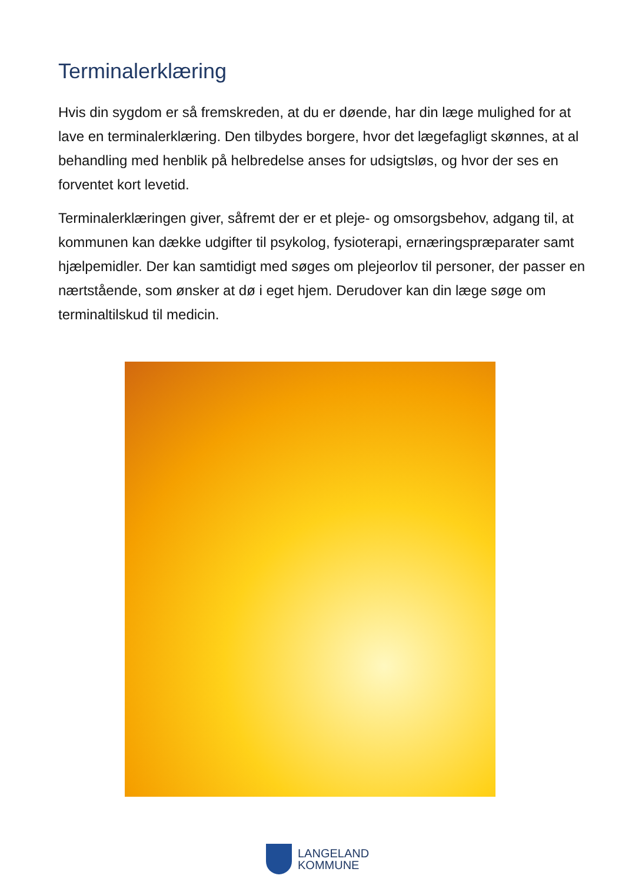Terminalerklæring
Hvis din sygdom er så fremskreden, at du er døende, har din læge mulighed for at lave en terminalerklæring. Den tilbydes borgere, hvor det lægefagligt skønnes, at al behandling med henblik på helbredelse anses for udsigtsløs, og hvor der ses en forventet kort levetid.
Terminalerklæringen giver, såfremt der er et pleje- og omsorgsbehov, adgang til, at kommunen kan dække udgifter til psykolog, fysioterapi, ernæringspræparater samt hjælpemidler. Der kan samtidigt med søges om plejeorlov til personer, der passer en nærtstående, som ønsker at dø i eget hjem. Derudover kan din læge søge om terminaltilskud til medicin.
LANGELAND
KOMMUNE